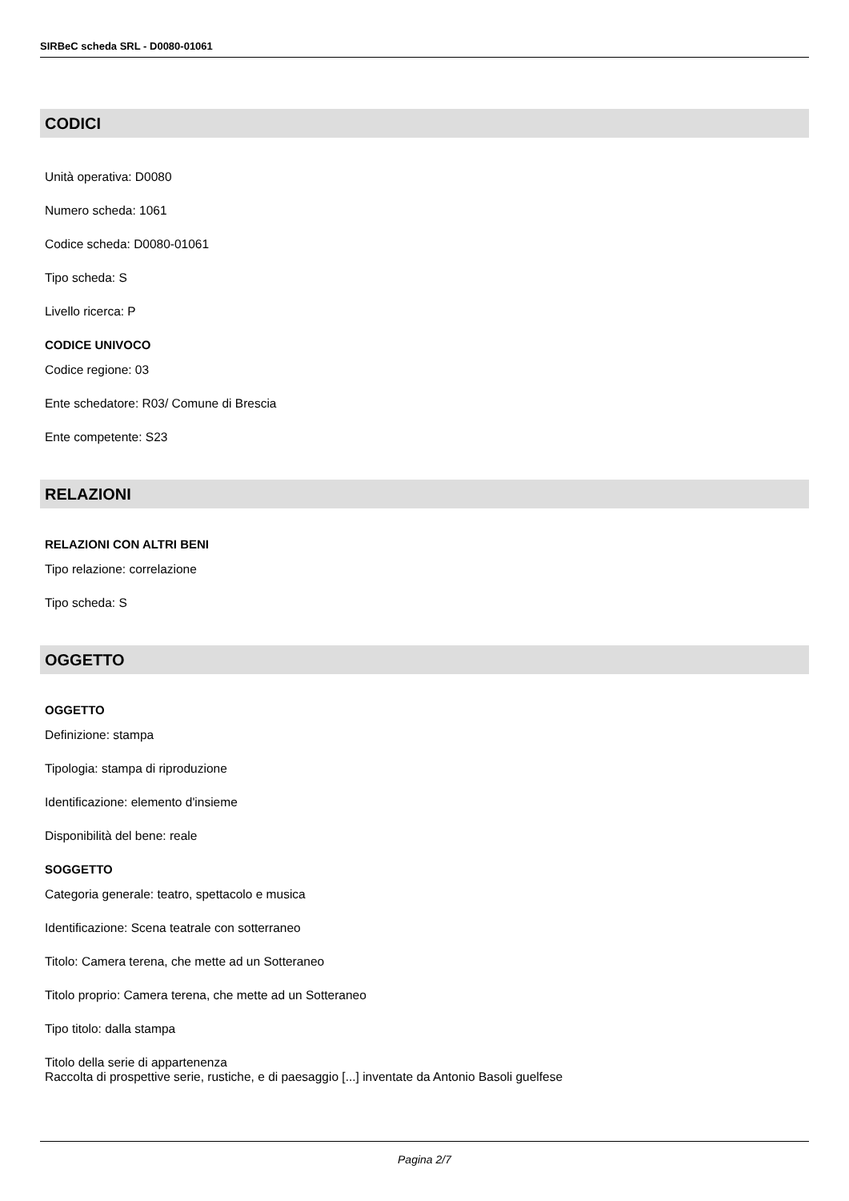SIRBeC scheda SRL - D0080-01061
CODICI
Unità operativa: D0080
Numero scheda: 1061
Codice scheda: D0080-01061
Tipo scheda: S
Livello ricerca: P
CODICE UNIVOCO
Codice regione: 03
Ente schedatore: R03/ Comune di Brescia
Ente competente: S23
RELAZIONI
RELAZIONI CON ALTRI BENI
Tipo relazione: correlazione
Tipo scheda: S
OGGETTO
OGGETTO
Definizione: stampa
Tipologia: stampa di riproduzione
Identificazione: elemento d'insieme
Disponibilità del bene: reale
SOGGETTO
Categoria generale: teatro, spettacolo e musica
Identificazione: Scena teatrale con sotterraneo
Titolo: Camera terena, che mette ad un Sotteraneo
Titolo proprio: Camera terena, che mette ad un Sotteraneo
Tipo titolo: dalla stampa
Titolo della serie di appartenenza
Raccolta di prospettive serie, rustiche, e di paesaggio [...] inventate da Antonio Basoli guelfese
Pagina 2/7